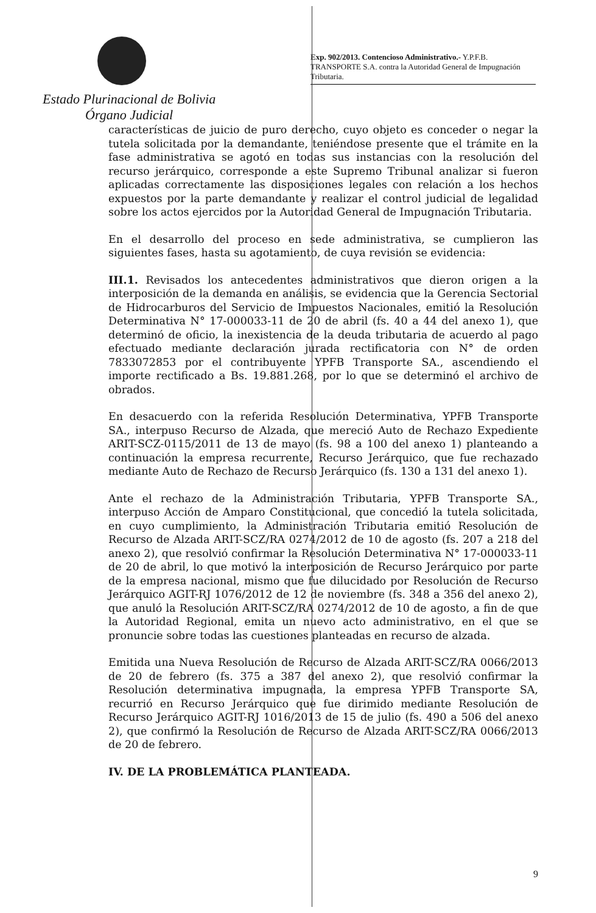Estado Plurinacional de Bolivia
Órgano Judicial
Exp. 902/2013. Contencioso Administrativo.- Y.P.F.B. TRANSPORTE S.A. contra la Autoridad General de Impugnación Tributaria.
características de juicio de puro derecho, cuyo objeto es conceder o negar la tutela solicitada por la demandante, teniéndose presente que el trámite en la fase administrativa se agotó en todas sus instancias con la resolución del recurso jerárquico, corresponde a este Supremo Tribunal analizar si fueron aplicadas correctamente las disposiciones legales con relación a los hechos expuestos por la parte demandante y realizar el control judicial de legalidad sobre los actos ejercidos por la Autoridad General de Impugnación Tributaria.
En el desarrollo del proceso en sede administrativa, se cumplieron las siguientes fases, hasta su agotamiento, de cuya revisión se evidencia:
III.1. Revisados los antecedentes administrativos que dieron origen a la interposición de la demanda en análisis, se evidencia que la Gerencia Sectorial de Hidrocarburos del Servicio de Impuestos Nacionales, emitió la Resolución Determinativa N° 17-000033-11 de 20 de abril (fs. 40 a 44 del anexo 1), que determinó de oficio, la inexistencia de la deuda tributaria de acuerdo al pago efectuado mediante declaración jurada rectificatoria con N° de orden 7833072853 por el contribuyente YPFB Transporte SA., ascendiendo el importe rectificado a Bs. 19.881.268, por lo que se determinó el archivo de obrados.
En desacuerdo con la referida Resolución Determinativa, YPFB Transporte SA., interpuso Recurso de Alzada, que mereció Auto de Rechazo Expediente ARIT-SCZ-0115/2011 de 13 de mayo (fs. 98 a 100 del anexo 1) planteando a continuación la empresa recurrente, Recurso Jerárquico, que fue rechazado mediante Auto de Rechazo de Recurso Jerárquico (fs. 130 a 131 del anexo 1).
Ante el rechazo de la Administración Tributaria, YPFB Transporte SA., interpuso Acción de Amparo Constitucional, que concedió la tutela solicitada, en cuyo cumplimiento, la Administración Tributaria emitió Resolución de Recurso de Alzada ARIT-SCZ/RA 0274/2012 de 10 de agosto (fs. 207 a 218 del anexo 2), que resolvió confirmar la Resolución Determinativa N° 17-000033-11 de 20 de abril, lo que motivó la interposición de Recurso Jerárquico por parte de la empresa nacional, mismo que fue dilucidado por Resolución de Recurso Jerárquico AGIT-RJ 1076/2012 de 12 de noviembre (fs. 348 a 356 del anexo 2), que anuló la Resolución ARIT-SCZ/RA 0274/2012 de 10 de agosto, a fin de que la Autoridad Regional, emita un nuevo acto administrativo, en el que se pronuncie sobre todas las cuestiones planteadas en recurso de alzada.
Emitida una Nueva Resolución de Recurso de Alzada ARIT-SCZ/RA 0066/2013 de 20 de febrero (fs. 375 a 387 del anexo 2), que resolvió confirmar la Resolución determinativa impugnada, la empresa YPFB Transporte SA, recurrió en Recurso Jerárquico que fue dirimido mediante Resolución de Recurso Jerárquico AGIT-RJ 1016/2013 de 15 de julio (fs. 490 a 506 del anexo 2), que confirmó la Resolución de Recurso de Alzada ARIT-SCZ/RA 0066/2013 de 20 de febrero.
IV. DE LA PROBLEMÁTICA PLANTEADA.
9